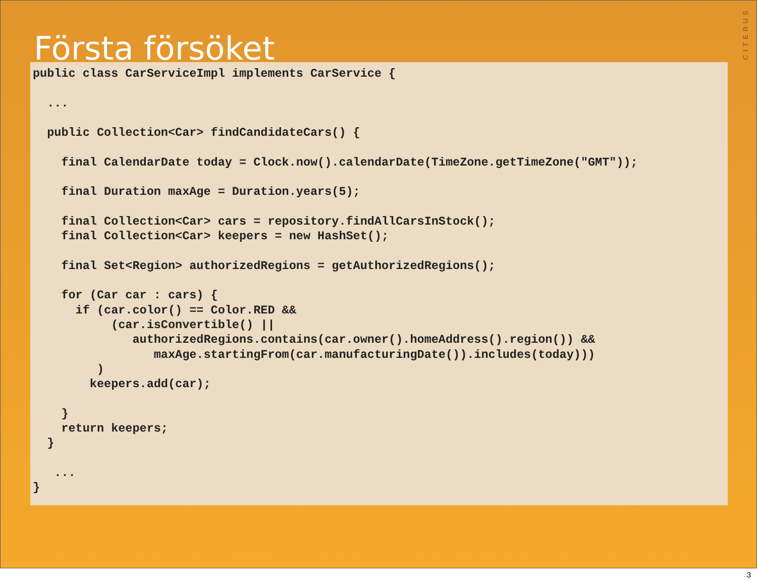CITERUS
Första försöket
public class CarServiceImpl implements CarService {

  ...

  public Collection<Car> findCandidateCars() {

    final CalendarDate today = Clock.now().calendarDate(TimeZone.getTimeZone("GMT"));

    final Duration maxAge = Duration.years(5);

    final Collection<Car> cars = repository.findAllCarsInStock();
    final Collection<Car> keepers = new HashSet();

    final Set<Region> authorizedRegions = getAuthorizedRegions();

    for (Car car : cars) {
      if (car.color() == Color.RED &&
           (car.isConvertible() ||
              authorizedRegions.contains(car.owner().homeAddress().region()) &&
                 maxAge.startingFrom(car.manufacturingDate()).includes(today)))
         )
        keepers.add(car);

    }
    return keepers;
  }

   ...
}
3